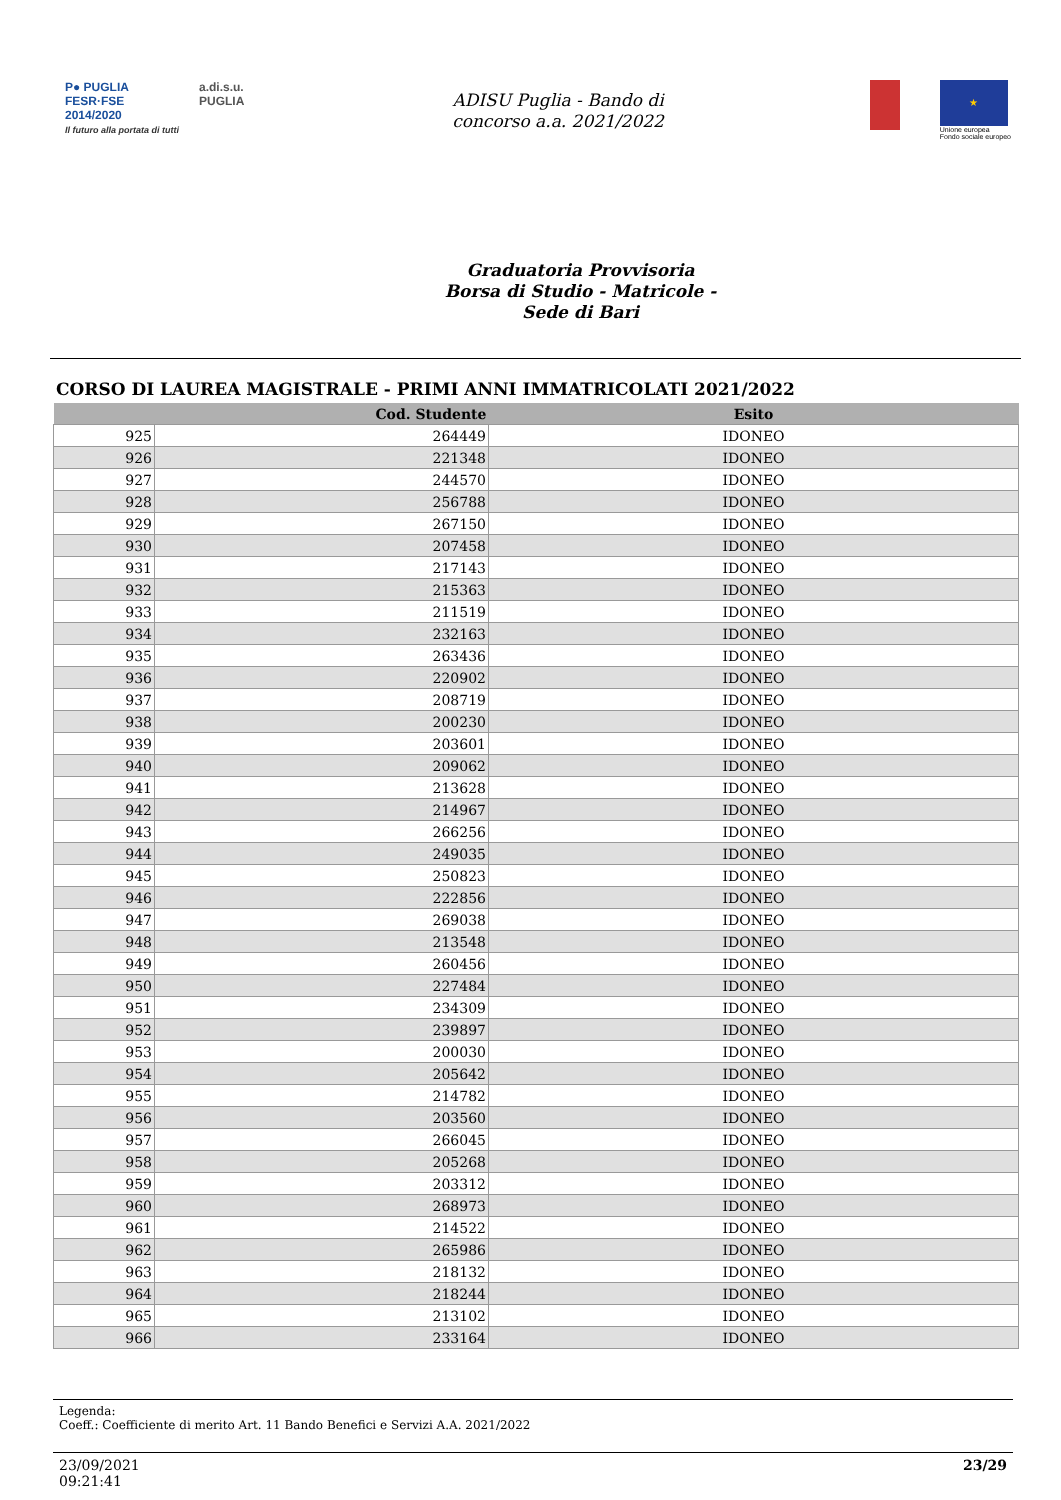P● PUGLIA
FESR·FSE
2014/2020
Il futuro alla portata di tutti
a.di.s.u.
PUGLIA
ADISU Puglia - Bando di
concorso a.a. 2021/2022
★
Unione europea
Fondo sociale europeo
Graduatoria Provvisoria
Borsa di Studio - Matricole -
Sede di Bari
CORSO DI LAUREA MAGISTRALE - PRIMI ANNI IMMATRICOLATI 2021/2022
| | Cod. Studente | Esito |
| --- | --- | --- |
| 925 | 264449 | IDONEO |
| 926 | 221348 | IDONEO |
| 927 | 244570 | IDONEO |
| 928 | 256788 | IDONEO |
| 929 | 267150 | IDONEO |
| 930 | 207458 | IDONEO |
| 931 | 217143 | IDONEO |
| 932 | 215363 | IDONEO |
| 933 | 211519 | IDONEO |
| 934 | 232163 | IDONEO |
| 935 | 263436 | IDONEO |
| 936 | 220902 | IDONEO |
| 937 | 208719 | IDONEO |
| 938 | 200230 | IDONEO |
| 939 | 203601 | IDONEO |
| 940 | 209062 | IDONEO |
| 941 | 213628 | IDONEO |
| 942 | 214967 | IDONEO |
| 943 | 266256 | IDONEO |
| 944 | 249035 | IDONEO |
| 945 | 250823 | IDONEO |
| 946 | 222856 | IDONEO |
| 947 | 269038 | IDONEO |
| 948 | 213548 | IDONEO |
| 949 | 260456 | IDONEO |
| 950 | 227484 | IDONEO |
| 951 | 234309 | IDONEO |
| 952 | 239897 | IDONEO |
| 953 | 200030 | IDONEO |
| 954 | 205642 | IDONEO |
| 955 | 214782 | IDONEO |
| 956 | 203560 | IDONEO |
| 957 | 266045 | IDONEO |
| 958 | 205268 | IDONEO |
| 959 | 203312 | IDONEO |
| 960 | 268973 | IDONEO |
| 961 | 214522 | IDONEO |
| 962 | 265986 | IDONEO |
| 963 | 218132 | IDONEO |
| 964 | 218244 | IDONEO |
| 965 | 213102 | IDONEO |
| 966 | 233164 | IDONEO |
Legenda:
Coeff.: Coefficiente di merito Art. 11 Bando Benefici e Servizi A.A. 2021/2022
23/09/2021
09:21:41
23/29